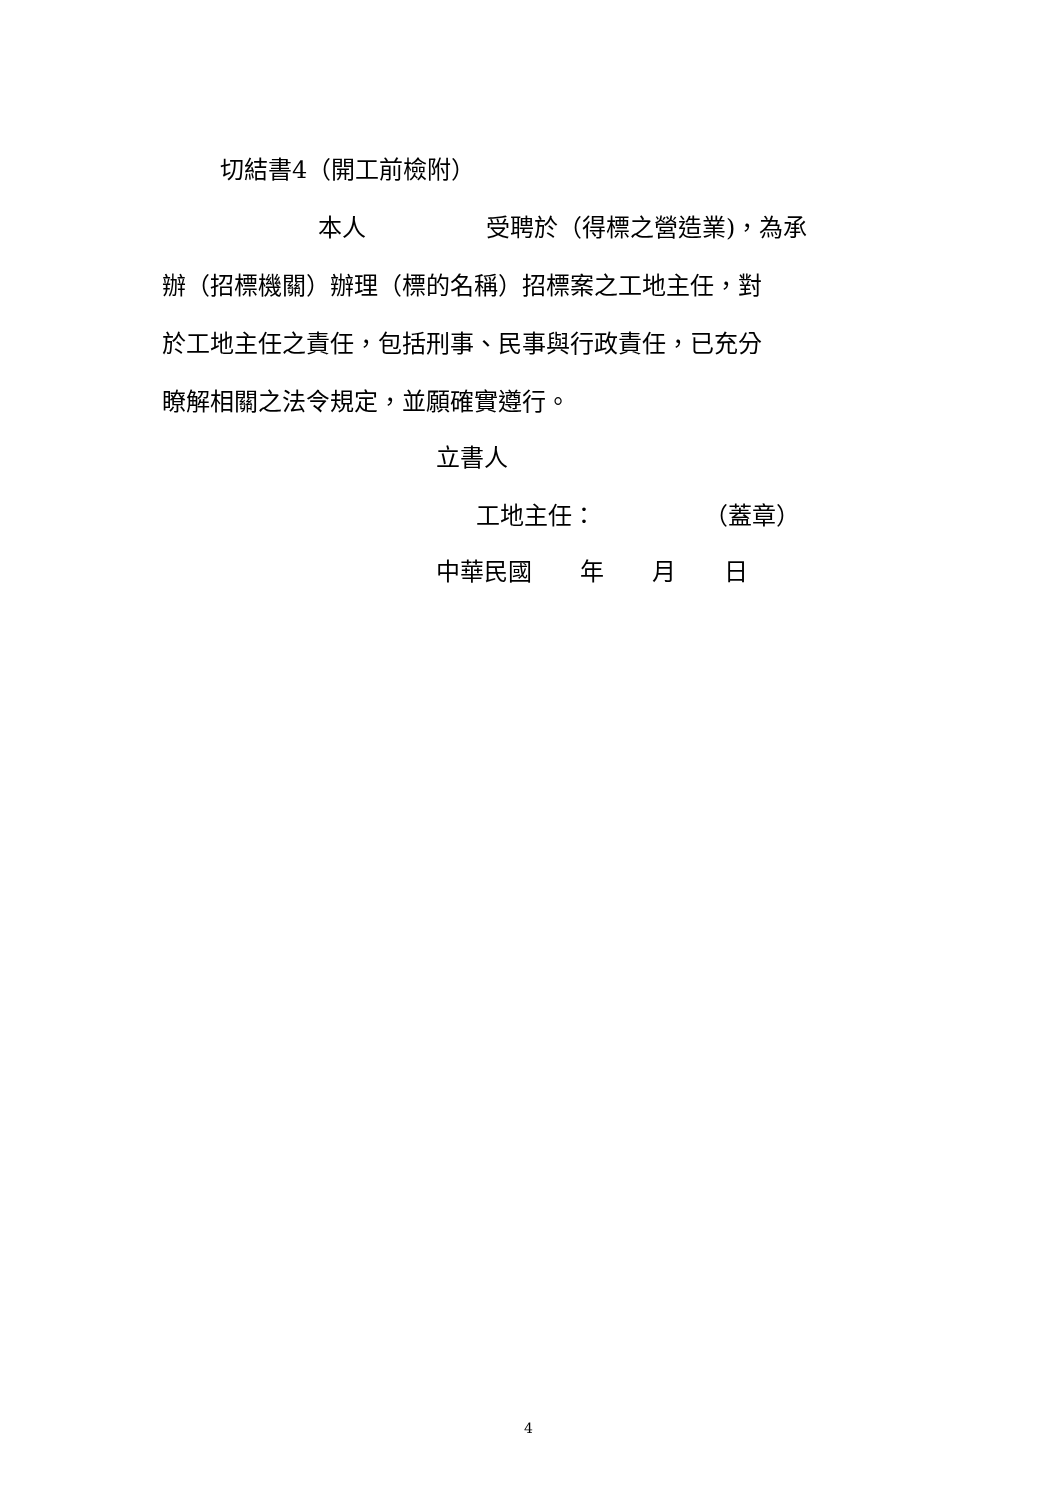切結書4（開工前檢附）
本人　　　　　受聘於（得標之營造業)，為承
辦（招標機關）辦理（標的名稱）招標案之工地主任，對
於工地主任之責任，包括刑事、民事與行政責任，已充分
瞭解相關之法令規定，並願確實遵行。
立書人
工地主任：　　　　　（蓋章）
中華民國　　年　　月　　日
4